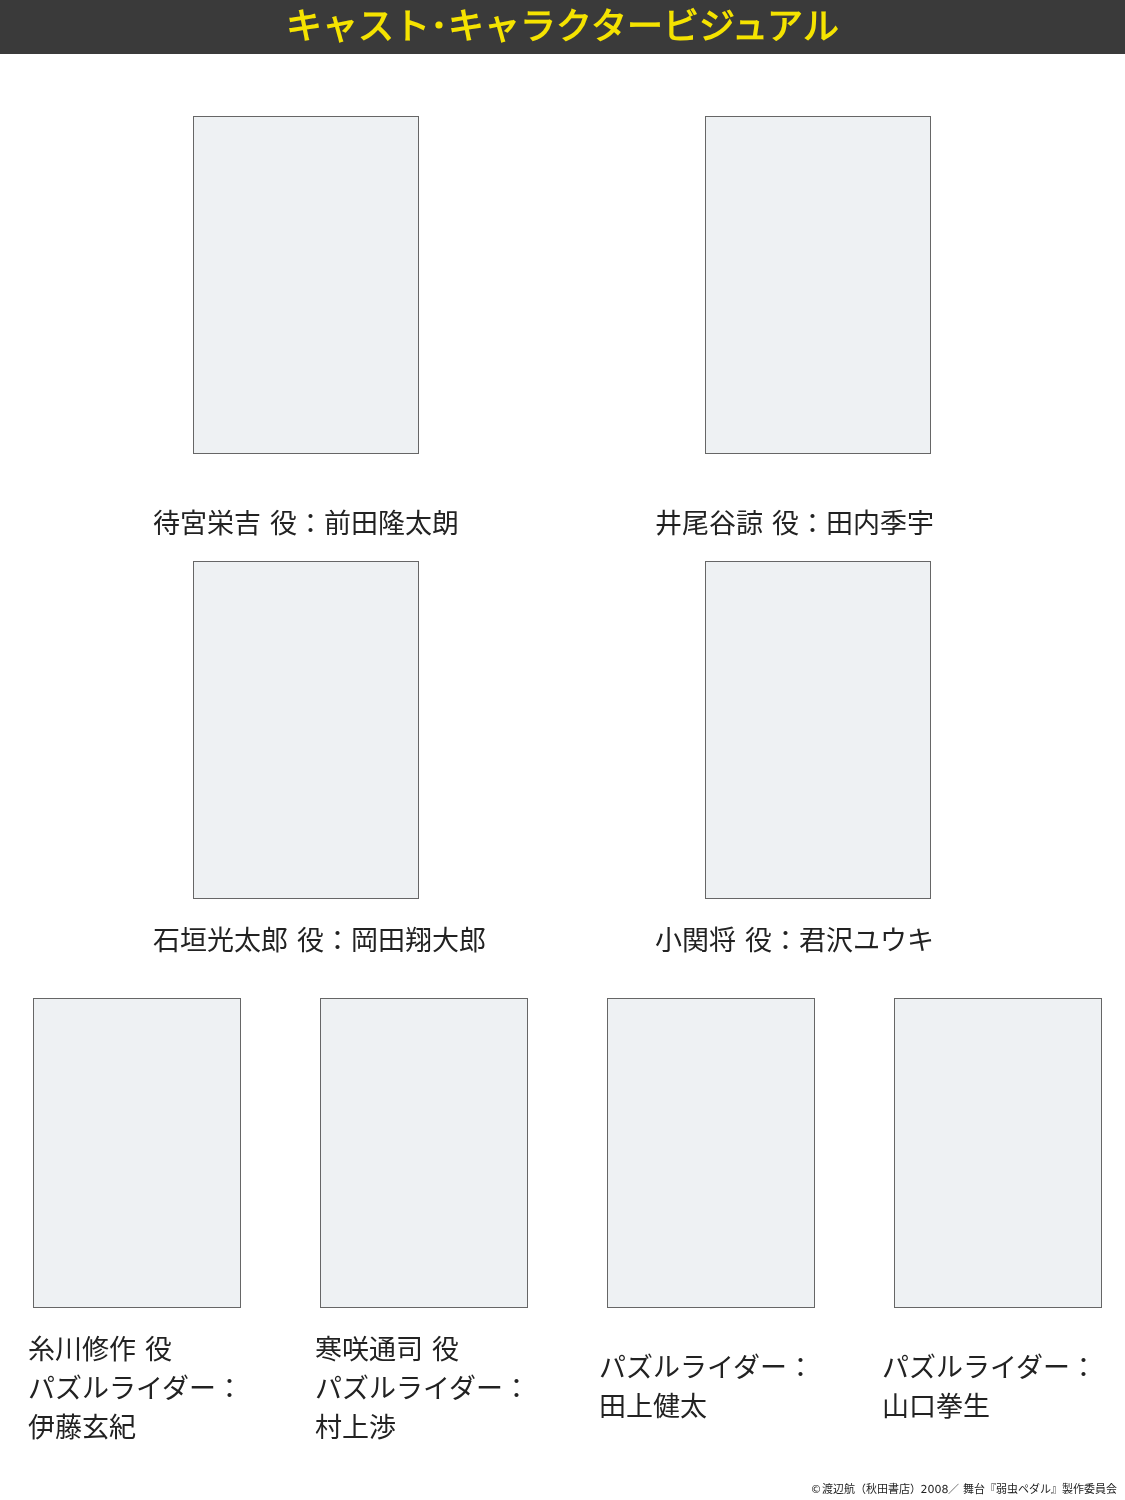キャスト･キャラクタービジュアル
待宮栄吉 役：前田隆太朗 井尾谷諒 役：田内季宇
石垣光太郎 役：岡田翔大郎 小関将 役：君沢ユウキ
糸川修作 役
パズルライダー：
伊藤玄紀
寒咲通司 役
パズルライダー：
村上渉
パズルライダー：
田上健太
パズルライダー：
山口拳生
©渡辺航（秋田書店）2008／ 舞台『弱虫ペダル』製作委員会